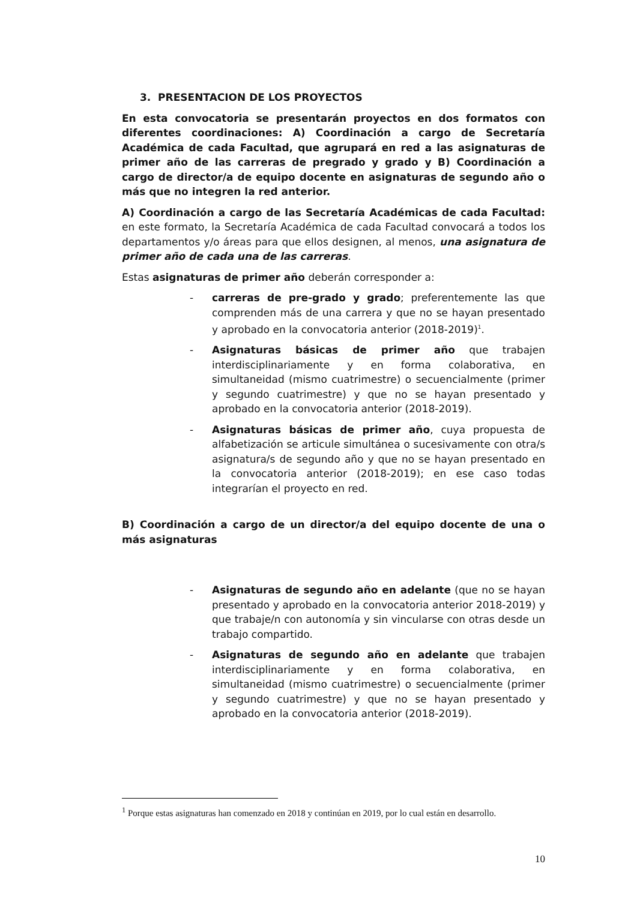3. PRESENTACION DE LOS PROYECTOS
En esta convocatoria se presentarán proyectos en dos formatos con diferentes coordinaciones: A) Coordinación a cargo de Secretaría Académica de cada Facultad, que agrupará en red a las asignaturas de primer año de las carreras de pregrado y grado y B) Coordinación a cargo de director/a de equipo docente en asignaturas de segundo año o más que no integren la red anterior.
A) Coordinación a cargo de las Secretaría Académicas de cada Facultad: en este formato, la Secretaría Académica de cada Facultad convocará a todos los departamentos y/o áreas para que ellos designen, al menos, una asignatura de primer año de cada una de las carreras.
Estas asignaturas de primer año deberán corresponder a:
- carreras de pre-grado y grado; preferentemente las que comprenden más de una carrera y que no se hayan presentado y aprobado en la convocatoria anterior (2018-2019)<sup>1</sup>.
- Asignaturas básicas de primer año que trabajen interdisciplinariamente y en forma colaborativa, en simultaneidad (mismo cuatrimestre) o secuencialmente (primer y segundo cuatrimestre) y que no se hayan presentado y aprobado en la convocatoria anterior (2018-2019).
- Asignaturas básicas de primer año, cuya propuesta de alfabetización se articule simultánea o sucesivamente con otra/s asignatura/s de segundo año y que no se hayan presentado en la convocatoria anterior (2018-2019); en ese caso todas integrarían el proyecto en red.
B) Coordinación a cargo de un director/a del equipo docente de una o más asignaturas
- Asignaturas de segundo año en adelante (que no se hayan presentado y aprobado en la convocatoria anterior 2018-2019) y que trabaje/n con autonomía y sin vincularse con otras desde un trabajo compartido.
- Asignaturas de segundo año en adelante que trabajen interdisciplinariamente y en forma colaborativa, en simultaneidad (mismo cuatrimestre) o secuencialmente (primer y segundo cuatrimestre) y que no se hayan presentado y aprobado en la convocatoria anterior (2018-2019).
<sup>1</sup> Porque estas asignaturas han comenzado en 2018 y continúan en 2019, por lo cual están en desarrollo.
10